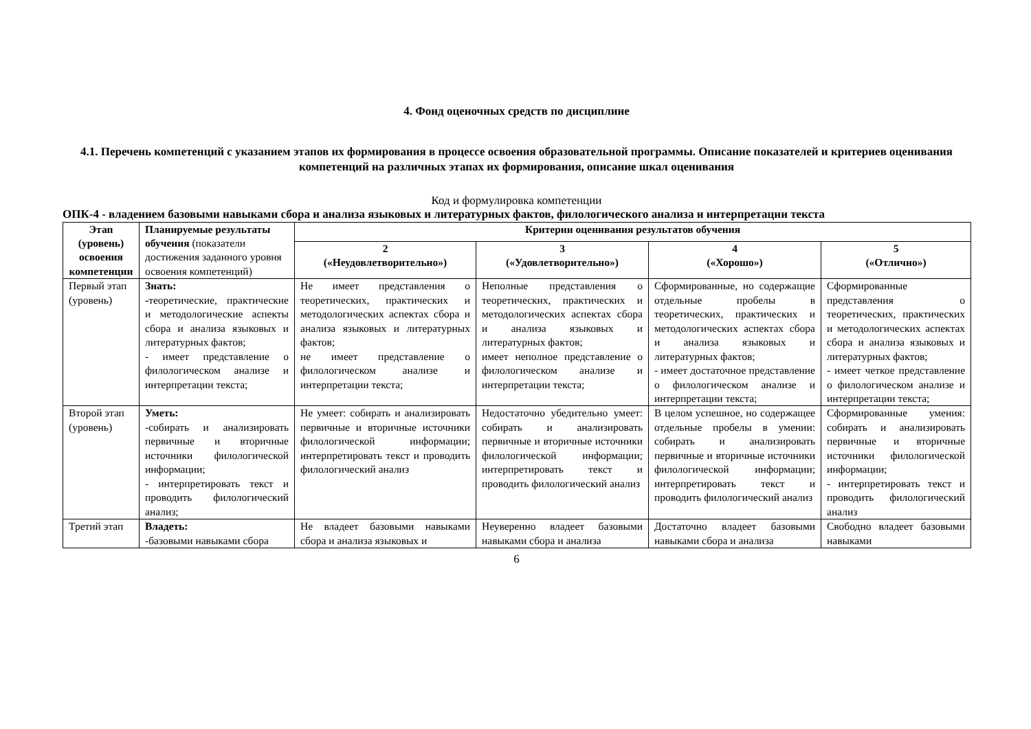4. Фонд оценочных средств по дисциплине
4.1. Перечень компетенций с указанием этапов их формирования в процессе освоения образовательной программы. Описание показателей и критериев оценивания компетенций на различных этапах их формирования, описание шкал оценивания
Код и формулировка компетенции
ОПК-4 - владением базовыми навыками сбора и анализа языковых и литературных фактов, филологического анализа и интерпретации текста
| Этап (уровень) освоения компетенции | Планируемые результаты обучения (показатели достижения заданного уровня освоения компетенций) | Критерии оценивания результатов обучения | | | |
| | | 2 («Неудовлетворительно») | 3 («Удовлетворительно») | 4 («Хорошо») | 5 («Отлично») |
| Первый этап (уровень) | Знать: - теоретические, практические и методологические аспекты сбора и анализа языковых и литературных фактов; - имеет представление о филологическом анализе и интерпретации текста; | Не имеет представления о теоретических, практических и методологических аспектах сбора и анализа языковых и литературных фактов; не имеет представление о филологическом анализе и интерпретации текста; | Неполные представления о теоретических, практических и методологических аспектах сбора и анализа языковых и литературных фактов; имеет неполное представление о филологическом анализе и интерпретации текста; | Сформированные, но содержащие отдельные пробелы в теоретических, практических и методологических аспектах сбора и анализа языковых и литературных фактов; - имеет достаточное представление о филологическом анализе и интерпретации текста; | Сформированные представления о теоретических, практических и методологических аспектах сбора и анализа языковых и литературных фактов; - имеет четкое представление о филологическом анализе и интерпретации текста; |
| Второй этап (уровень) | Уметь: -собирать и анализировать первичные и вторичные источники филологической информации; - интерпретировать текст и проводить филологический анализ; | Не умеет: собирать и анализировать первичные и вторичные источники филологической информации; интерпретировать текст и проводить филологический анализ | Недостаточно убедительно умеет: собирать и анализировать первичные и вторичные источники филологической информации; интерпретировать текст и проводить филологический анализ | В целом успешное, но содержащее отдельные пробелы в умении: собирать и анализировать первичные и вторичные источники филологической информации; интерпретировать текст и проводить филологический анализ | Сформированные умения: собирать и анализировать первичные и вторичные источники филологической информации; - интерпретировать текст и проводить филологический анализ |
| Третий этап | Владеть: -базовыми навыками сбора | Не владеет базовыми навыками сбора и анализа языковых и | Неуверенно владеет базовыми навыками сбора и анализа | Достаточно владеет базовыми навыками сбора и анализа | Свободно владеет базовыми навыками |
6